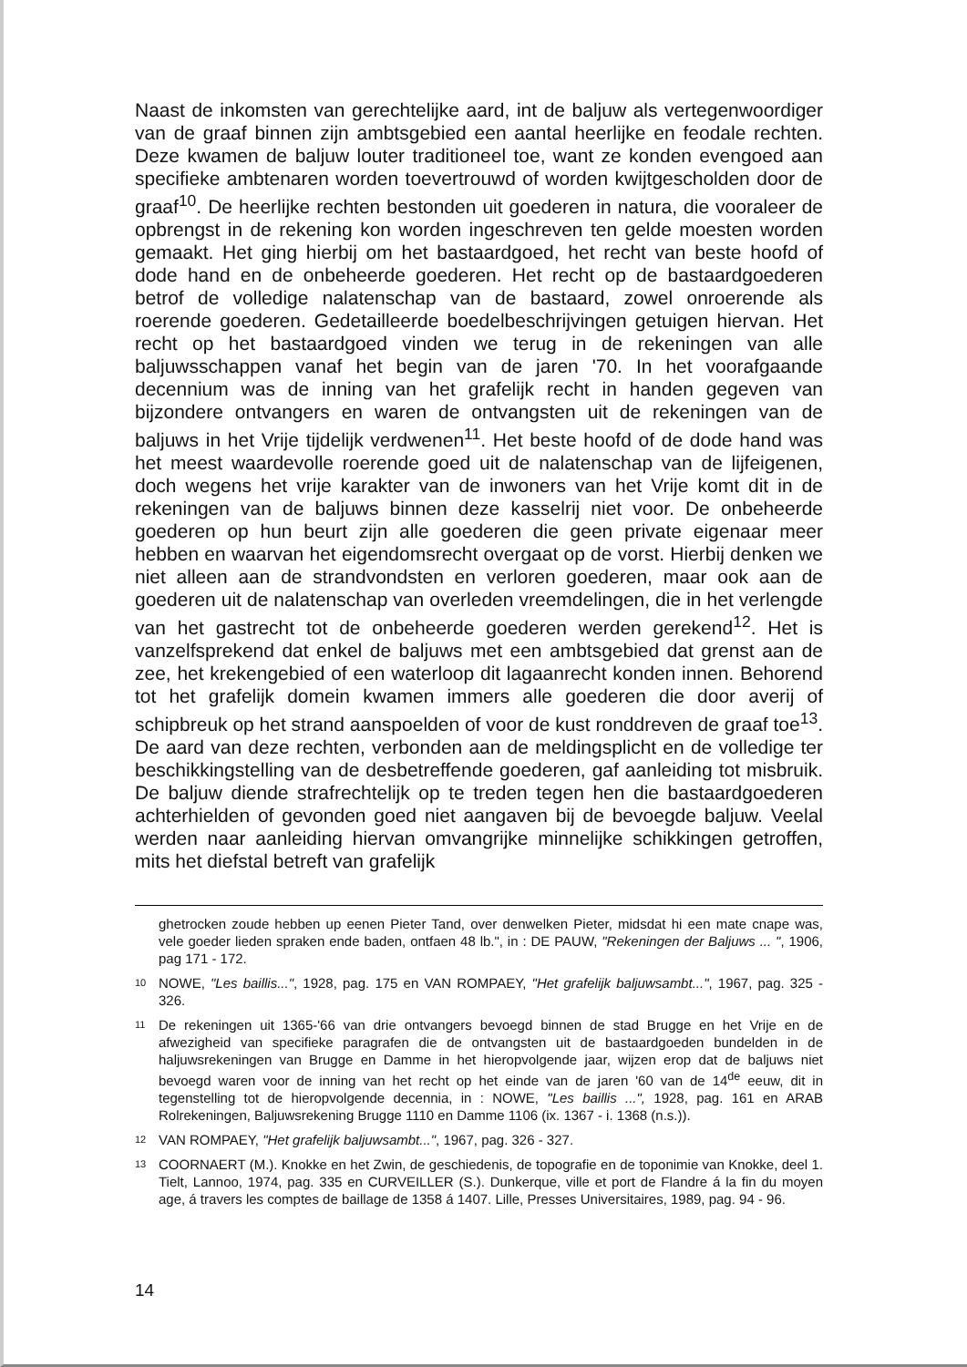Naast de inkomsten van gerechtelijke aard, int de baljuw als vertegenwoordiger van de graaf binnen zijn ambtsgebied een aantal heerlijke en feodale rechten. Deze kwamen de baljuw louter traditioneel toe, want ze konden evengoed aan specifieke ambtenaren worden toevertrouwd of worden kwijtgescholden door de graaf<sup>10</sup>. De heerlijke rechten bestonden uit goederen in natura, die vooraleer de opbrengst in de rekening kon worden ingeschreven ten gelde moesten worden gemaakt. Het ging hierbij om het bastaardgoed, het recht van beste hoofd of dode hand en de onbeheerde goederen. Het recht op de bastaardgoederen betrof de volledige nalatenschap van de bastaard, zowel onroerende als roerende goederen. Gedetailleerde boedelbeschrijvingen getuigen hiervan. Het recht op het bastaardgoed vinden we terug in de rekeningen van alle baljuwsschappen vanaf het begin van de jaren '70. In het voorafgaande decennium was de inning van het grafelijk recht in handen gegeven van bijzondere ontvangers en waren de ontvangsten uit de rekeningen van de baljuws in het Vrije tijdelijk verdwenen<sup>11</sup>. Het beste hoofd of de dode hand was het meest waardevolle roerende goed uit de nalatenschap van de lijfeigenen, doch wegens het vrije karakter van de inwoners van het Vrije komt dit in de rekeningen van de baljuws binnen deze kasselrij niet voor. De onbeheerde goederen op hun beurt zijn alle goederen die geen private eigenaar meer hebben en waarvan het eigendomsrecht overgaat op de vorst. Hierbij denken we niet alleen aan de strandvondsten en verloren goederen, maar ook aan de goederen uit de nalatenschap van overleden vreemdelingen, die in het verlengde van het gastrecht tot de onbeheerde goederen werden gerekend<sup>12</sup>. Het is vanzelfsprekend dat enkel de baljuws met een ambtsgebied dat grenst aan de zee, het krekengebied of een waterloop dit lagaanrecht konden innen. Behorend tot het grafelijk domein kwamen immers alle goederen die door averij of schipbreuk op het strand aanspoelden of voor de kust ronddreven de graaf toe<sup>13</sup>. De aard van deze rechten, verbonden aan de meldingsplicht en de volledige ter beschikkingstelling van de desbetreffende goederen, gaf aanleiding tot misbruik. De baljuw diende strafrechtelijk op te treden tegen hen die bastaardgoederen achterhielden of gevonden goed niet aangaven bij de bevoegde baljuw. Veelal werden naar aanleiding hiervan omvangrijke minnelijke schikkingen getroffen, mits het diefstal betreft van grafelijk
ghetrocken zoude hebben up eenen Pieter Tand, over denwelken Pieter, midsdat hi een mate cnape was, vele goeder lieden spraken ende baden, ontfaen 48 lb.", in : DE PAUW, "Rekeningen der Baljuws ... ", 1906, pag 171 - 172.
10 NOWE, "Les baillis...", 1928, pag. 175 en VAN ROMPAEY, "Het grafelijk baljuwsambt...", 1967, pag. 325 - 326.
11 De rekeningen uit 1365-'66 van drie ontvangers bevoegd binnen de stad Brugge en het Vrije en de afwezigheid van specifieke paragrafen die de ontvangsten uit de bastaardgoeden bundelden in de haljuwsrekeningen van Brugge en Damme in het hieropvolgende jaar, wijzen erop dat de baljuws niet bevoegd waren voor de inning van het recht op het einde van de jaren '60 van de 14<sup>de</sup> eeuw, dit in tegenstelling tot de hieropvolgende decennia, in : NOWE, "Les baillis ...", 1928, pag. 161 en ARAB Rolrekeningen, Baljuwsrekening Brugge 1110 en Damme 1106 (ix. 1367 - i. 1368 (n.s.)).
12 VAN ROMPAEY, "Het grafelijk baljuwsambt...", 1967, pag. 326 - 327.
13 COORNAERT (M.). Knokke en het Zwin, de geschiedenis, de topografie en de toponimie van Knokke, deel 1. Tielt, Lannoo, 1974, pag. 335 en CURVEILLER (S.). Dunkerque, ville et port de Flandre á la fin du moyen age, á travers les comptes de baillage de 1358 á 1407. Lille, Presses Universitaires, 1989, pag. 94 - 96.
14